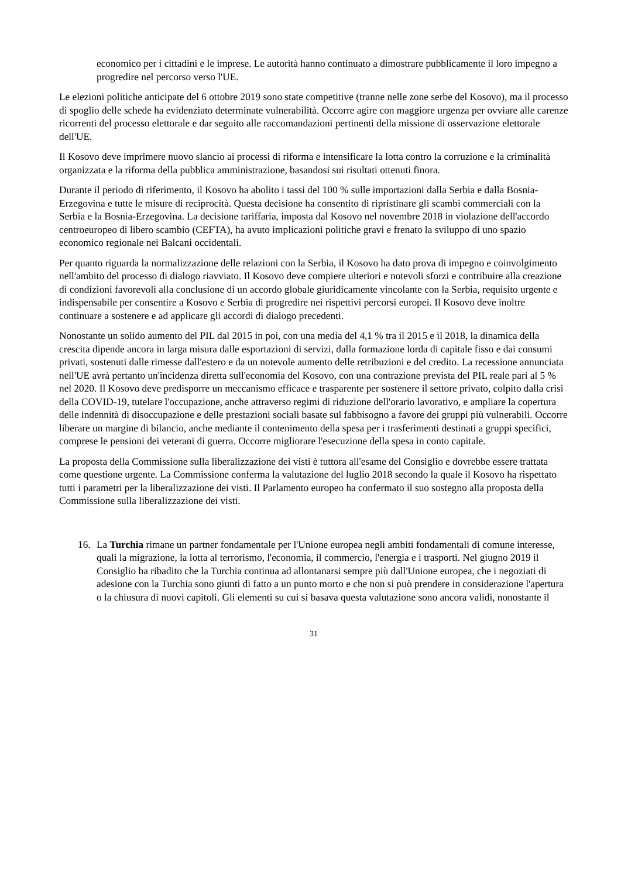economico per i cittadini e le imprese. Le autorità hanno continuato a dimostrare pubblicamente il loro impegno a progredire nel percorso verso l'UE.
Le elezioni politiche anticipate del 6 ottobre 2019 sono state competitive (tranne nelle zone serbe del Kosovo), ma il processo di spoglio delle schede ha evidenziato determinate vulnerabilità. Occorre agire con maggiore urgenza per ovviare alle carenze ricorrenti del processo elettorale e dar seguito alle raccomandazioni pertinenti della missione di osservazione elettorale dell'UE.
Il Kosovo deve imprimere nuovo slancio ai processi di riforma e intensificare la lotta contro la corruzione e la criminalità organizzata e la riforma della pubblica amministrazione, basandosi sui risultati ottenuti finora.
Durante il periodo di riferimento, il Kosovo ha abolito i tassi del 100 % sulle importazioni dalla Serbia e dalla Bosnia-Erzegovina e tutte le misure di reciprocità. Questa decisione ha consentito di ripristinare gli scambi commerciali con la Serbia e la Bosnia-Erzegovina. La decisione tariffaria, imposta dal Kosovo nel novembre 2018 in violazione dell'accordo centroeuropeo di libero scambio (CEFTA), ha avuto implicazioni politiche gravi e frenato la sviluppo di uno spazio economico regionale nei Balcani occidentali.
Per quanto riguarda la normalizzazione delle relazioni con la Serbia, il Kosovo ha dato prova di impegno e coinvolgimento nell'ambito del processo di dialogo riavviato. Il Kosovo deve compiere ulteriori e notevoli sforzi e contribuire alla creazione di condizioni favorevoli alla conclusione di un accordo globale giuridicamente vincolante con la Serbia, requisito urgente e indispensabile per consentire a Kosovo e Serbia di progredire nei rispettivi percorsi europei. Il Kosovo deve inoltre continuare a sostenere e ad applicare gli accordi di dialogo precedenti.
Nonostante un solido aumento del PIL dal 2015 in poi, con una media del 4,1 % tra il 2015 e il 2018, la dinamica della crescita dipende ancora in larga misura dalle esportazioni di servizi, dalla formazione lorda di capitale fisso e dai consumi privati, sostenuti dalle rimesse dall'estero e da un notevole aumento delle retribuzioni e del credito. La recessione annunciata nell'UE avrà pertanto un'incidenza diretta sull'economia del Kosovo, con una contrazione prevista del PIL reale pari al 5 % nel 2020. Il Kosovo deve predisporre un meccanismo efficace e trasparente per sostenere il settore privato, colpito dalla crisi della COVID-19, tutelare l'occupazione, anche attraverso regimi di riduzione dell'orario lavorativo, e ampliare la copertura delle indennità di disoccupazione e delle prestazioni sociali basate sul fabbisogno a favore dei gruppi più vulnerabili. Occorre liberare un margine di bilancio, anche mediante il contenimento della spesa per i trasferimenti destinati a gruppi specifici, comprese le pensioni dei veterani di guerra. Occorre migliorare l'esecuzione della spesa in conto capitale.
La proposta della Commissione sulla liberalizzazione dei visti è tuttora all'esame del Consiglio e dovrebbe essere trattata come questione urgente. La Commissione conferma la valutazione del luglio 2018 secondo la quale il Kosovo ha rispettato tutti i parametri per la liberalizzazione dei visti. Il Parlamento europeo ha confermato il suo sostegno alla proposta della Commissione sulla liberalizzazione dei visti.
16. La Turchia rimane un partner fondamentale per l'Unione europea negli ambiti fondamentali di comune interesse, quali la migrazione, la lotta al terrorismo, l'economia, il commercio, l'energia e i trasporti. Nel giugno 2019 il Consiglio ha ribadito che la Turchia continua ad allontanarsi sempre più dall'Unione europea, che i negoziati di adesione con la Turchia sono giunti di fatto a un punto morto e che non si può prendere in considerazione l'apertura o la chiusura di nuovi capitoli. Gli elementi su cui si basava questa valutazione sono ancora validi, nonostante il
31